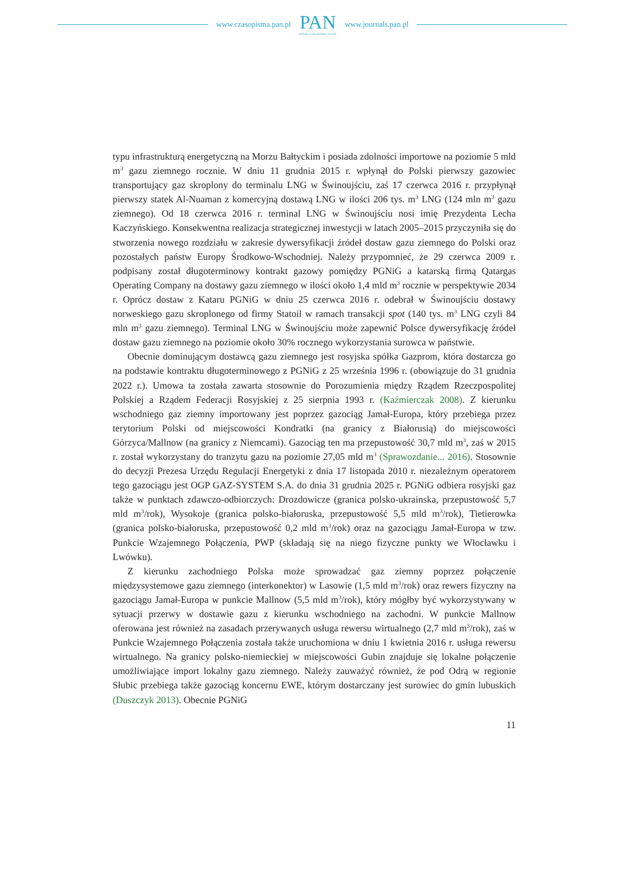www.czasopisma.pan.pl
PAN
POLSKA AKADEMIA NAUK
www.journals.pan.pl
typu infrastrukturą energetyczną na Morzu Bałtyckim i posiada zdolności importowe na poziomie 5 mld m<sup>3</sup> gazu ziemnego rocznie. W dniu 11 grudnia 2015 r. wpłynął do Polski pierwszy gazowiec transportujący gaz skroplony do terminalu LNG w Świnoujściu, zaś 17 czerwca 2016 r. przypłynął pierwszy statek Al-Nuaman z komercyjną dostawą LNG w ilości 206 tys. m<sup>3</sup> LNG (124 mln m<sup>3</sup> gazu ziemnego). Od 18 czerwca 2016 r. terminal LNG w Świnoujściu nosi imię Prezydenta Lecha Kaczyńskiego. Konsekwentna realizacja strategicznej inwestycji w latach 2005–2015 przyczyniła się do stworzenia nowego rozdziału w zakresie dywersyfikacji źródeł dostaw gazu ziemnego do Polski oraz pozostałych państw Europy Środkowo-Wschodniej. Należy przypomnieć, że 29 czerwca 2009 r. podpisany został długoterminowy kontrakt gazowy pomiędzy PGNiG a katarską firmą Qatargas Operating Company na dostawy gazu ziemnego w ilości około 1,4 mld m<sup>3</sup> rocznie w perspektywie 2034 r. Oprócz dostaw z Kataru PGNiG w dniu 25 czerwca 2016 r. odebrał w Świnoujściu dostawy norweskiego gazu skroplonego od firmy Statoil w ramach transakcji spot (140 tys. m<sup>3</sup> LNG czyli 84 mln m<sup>3</sup> gazu ziemnego). Terminal LNG w Świnoujściu może zapewnić Polsce dywersyfikację źródeł dostaw gazu ziemnego na poziomie około 30% rocznego wykorzystania surowca w państwie.
Obecnie dominującym dostawcą gazu ziemnego jest rosyjska spółka Gazprom, która dostarcza go na podstawie kontraktu długoterminowego z PGNiG z 25 września 1996 r. (obowiązuje do 31 grudnia 2022 r.). Umowa ta została zawarta stosownie do Porozumienia między Rządem Rzeczpospolitej Polskiej a Rządem Federacji Rosyjskiej z 25 sierpnia 1993 r. (Kaźmierczak 2008). Z kierunku wschodniego gaz ziemny importowany jest poprzez gazociąg Jamał-Europa, który przebiega przez terytorium Polski od miejscowości Kondratki (na granicy z Białorusią) do miejscowości Górzyca/Mallnow (na granicy z Niemcami). Gazociąg ten ma przepustowość 30,7 mld m<sup>3</sup>, zaś w 2015 r. został wykorzystany do tranzytu gazu na poziomie 27,05 mld m<sup>3</sup> (Sprawozdanie... 2016). Stosownie do decyzji Prezesa Urzędu Regulacji Energetyki z dnia 17 listopada 2010 r. niezależnym operatorem tego gazociągu jest OGP GAZ-SYSTEM S.A. do dnia 31 grudnia 2025 r. PGNiG odbiera rosyjski gaz także w punktach zdawczo-odbiorczych: Drozdowicze (granica polsko-ukrainska, przepustowość 5,7 mld m<sup>3</sup>/rok), Wysokoje (granica polsko-białoruska, przepustowość 5,5 mld m<sup>3</sup>/rok), Tietierowka (granica polsko-białoruska, przepustowość 0,2 mld m<sup>3</sup>/rok) oraz na gazociągu Jamał-Europa w tzw. Punkcie Wzajemnego Połączenia, PWP (składają się na niego fizyczne punkty we Włocławku i Lwówku).
Z kierunku zachodniego Polska może sprowadzać gaz ziemny poprzez połączenie międzysystemowe gazu ziemnego (interkonektor) w Lasowie (1,5 mld m<sup>3</sup>/rok) oraz rewers fizyczny na gazociągu Jamał-Europa w punkcie Mallnow (5,5 mld m<sup>3</sup>/rok), który mógłby być wykorzystywany w sytuacji przerwy w dostawie gazu z kierunku wschodniego na zachodni. W punkcie Mallnow oferowana jest również na zasadach przerywanych usługa rewersu wirtualnego (2,7 mld m<sup>3</sup>/rok), zaś w Punkcie Wzajemnego Połączenia została także uruchomiona w dniu 1 kwietnia 2016 r. usługa rewersu wirtualnego. Na granicy polsko-niemieckiej w miejscowości Gubin znajduje się lokalne połączenie umożliwiające import lokalny gazu ziemnego. Należy zauważyć również, że pod Odrą w regionie Słubic przebiega także gazociąg koncernu EWE, którym dostarczany jest surowiec do gmin lubuskich (Duszczyk 2013). Obecnie PGNiG
11